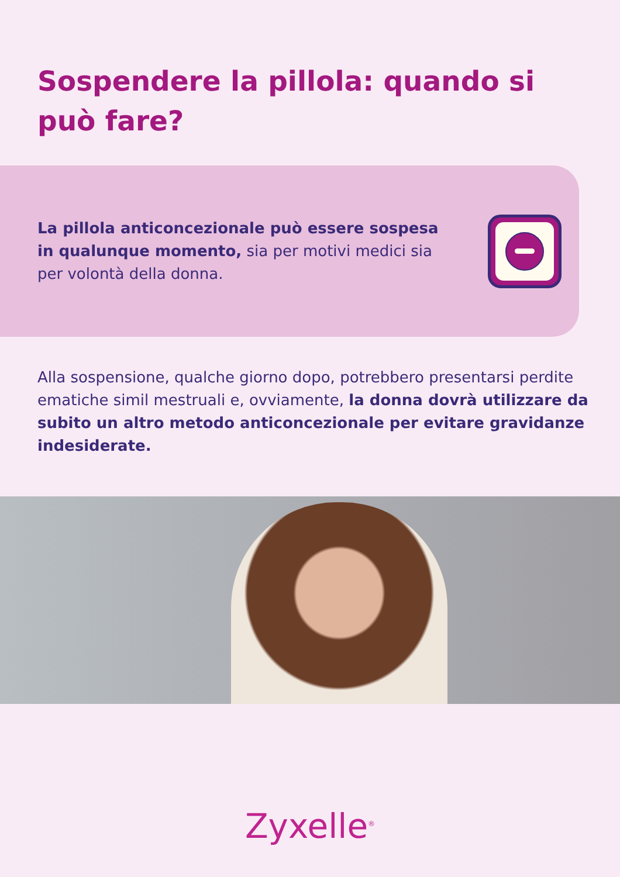Sospendere la pillola: quando si può fare?
La pillola anticoncezionale può essere sospesa in qualunque momento, sia per motivi medici sia per volontà della donna.
Alla sospensione, qualche giorno dopo, potrebbero presentarsi perdite ematiche simil mestruali e, ovviamente, la donna dovrà utilizzare da subito un altro metodo anticoncezionale per evitare gravidanze indesiderate.
Zyxelle<sup>®</sup>